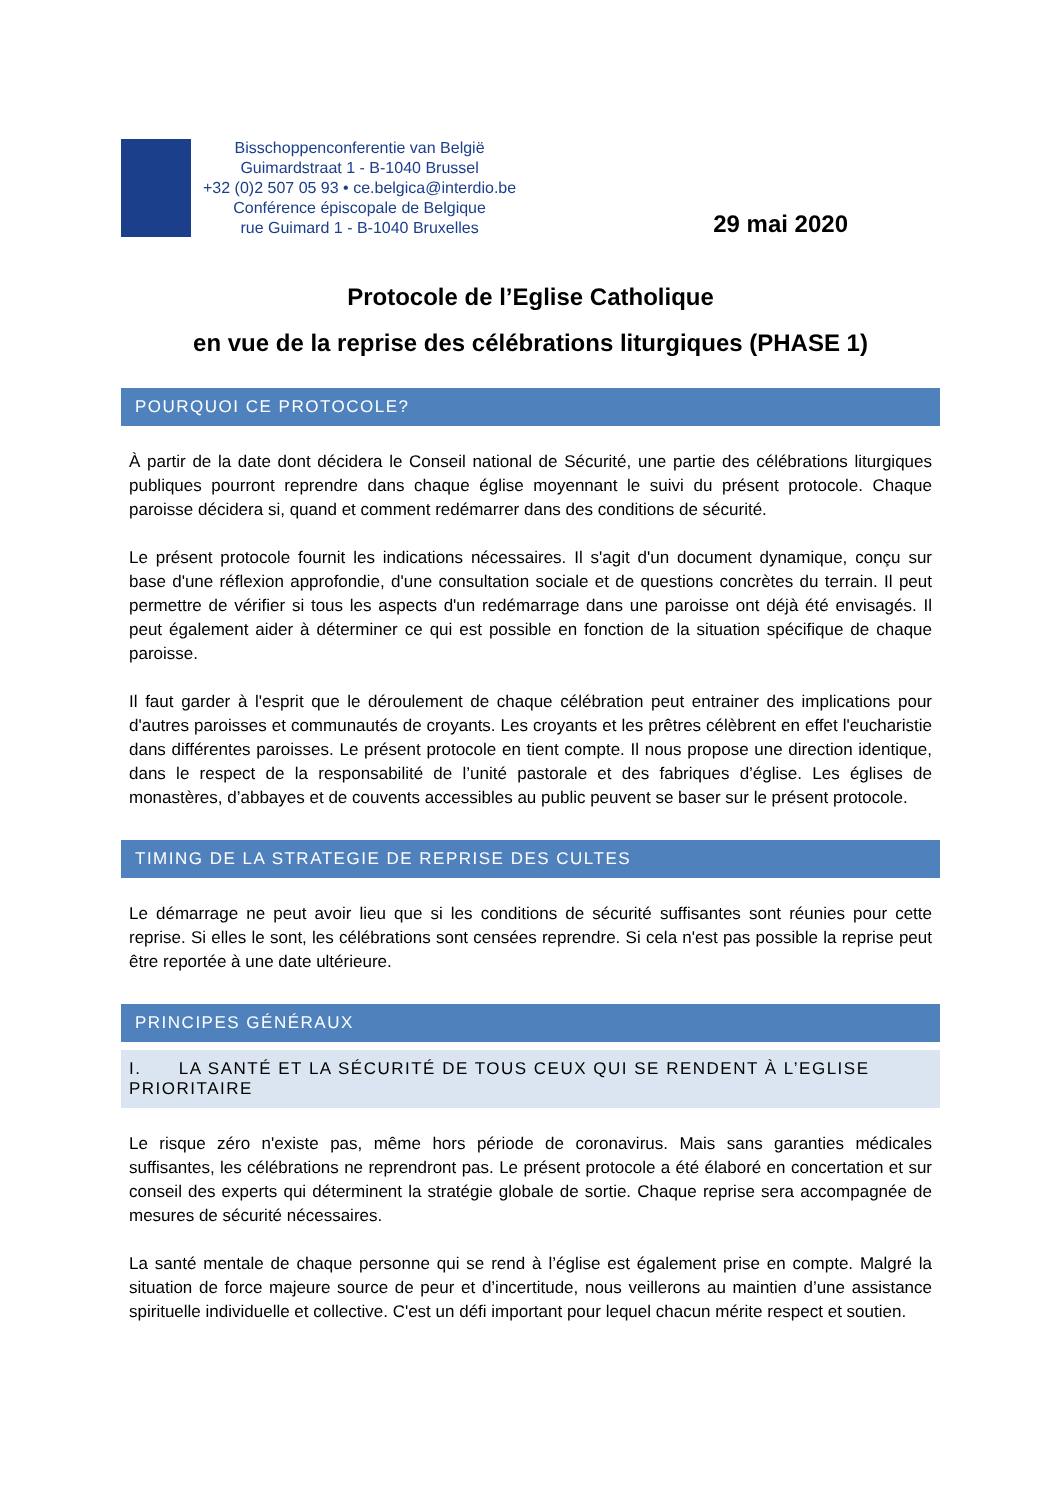Bisschoppenconferentie van België
Guimardstraat 1 - B-1040 Brussel
+32 (0)2 507 05 93 • ce.belgica@interdio.be
Conférence épiscopale de Belgique
rue Guimard 1 - B-1040 Bruxelles
29 mai 2020
Protocole de l’Eglise Catholique
en vue de la reprise des célébrations liturgiques (PHASE 1)
POURQUOI CE PROTOCOLE?
À partir de la date dont décidera le Conseil national de Sécurité, une partie des célébrations liturgiques publiques pourront reprendre dans chaque église moyennant le suivi du présent protocole. Chaque paroisse décidera si, quand et comment redémarrer dans des conditions de sécurité.
Le présent protocole fournit les indications nécessaires. Il s'agit d'un document dynamique, conçu sur base d'une réflexion approfondie, d'une consultation sociale et de questions concrètes du terrain. Il peut permettre de vérifier si tous les aspects d'un redémarrage dans une paroisse ont déjà été envisagés. Il peut également aider à déterminer ce qui est possible en fonction de la situation spécifique de chaque paroisse.
Il faut garder à l'esprit que le déroulement de chaque célébration peut entrainer des implications pour d'autres paroisses et communautés de croyants. Les croyants et les prêtres célèbrent en effet l'eucharistie dans différentes paroisses. Le présent protocole en tient compte. Il nous propose une direction identique, dans le respect de la responsabilité de l’unité pastorale et des fabriques d’église. Les églises de monastères, d’abbayes et de couvents accessibles au public peuvent se baser sur le présent protocole.
TIMING DE LA STRATEGIE DE REPRISE DES CULTES
Le démarrage ne peut avoir lieu que si les conditions de sécurité suffisantes sont réunies pour cette reprise. Si elles le sont, les célébrations sont censées reprendre. Si cela n'est pas possible la reprise peut être reportée à une date ultérieure.
PRINCIPES GÉNÉRAUX
I. LA SANTÉ ET LA SÉCURITÉ DE TOUS CEUX QUI SE RENDENT À L’EGLISE PRIORITAIRE
Le risque zéro n'existe pas, même hors période de coronavirus. Mais sans garanties médicales suffisantes, les célébrations ne reprendront pas. Le présent protocole a été élaboré en concertation et sur conseil des experts qui déterminent la stratégie globale de sortie. Chaque reprise sera accompagnée de mesures de sécurité nécessaires.
La santé mentale de chaque personne qui se rend à l’église est également prise en compte. Malgré la situation de force majeure source de peur et d’incertitude, nous veillerons au maintien d’une assistance spirituelle individuelle et collective. C'est un défi important pour lequel chacun mérite respect et soutien.